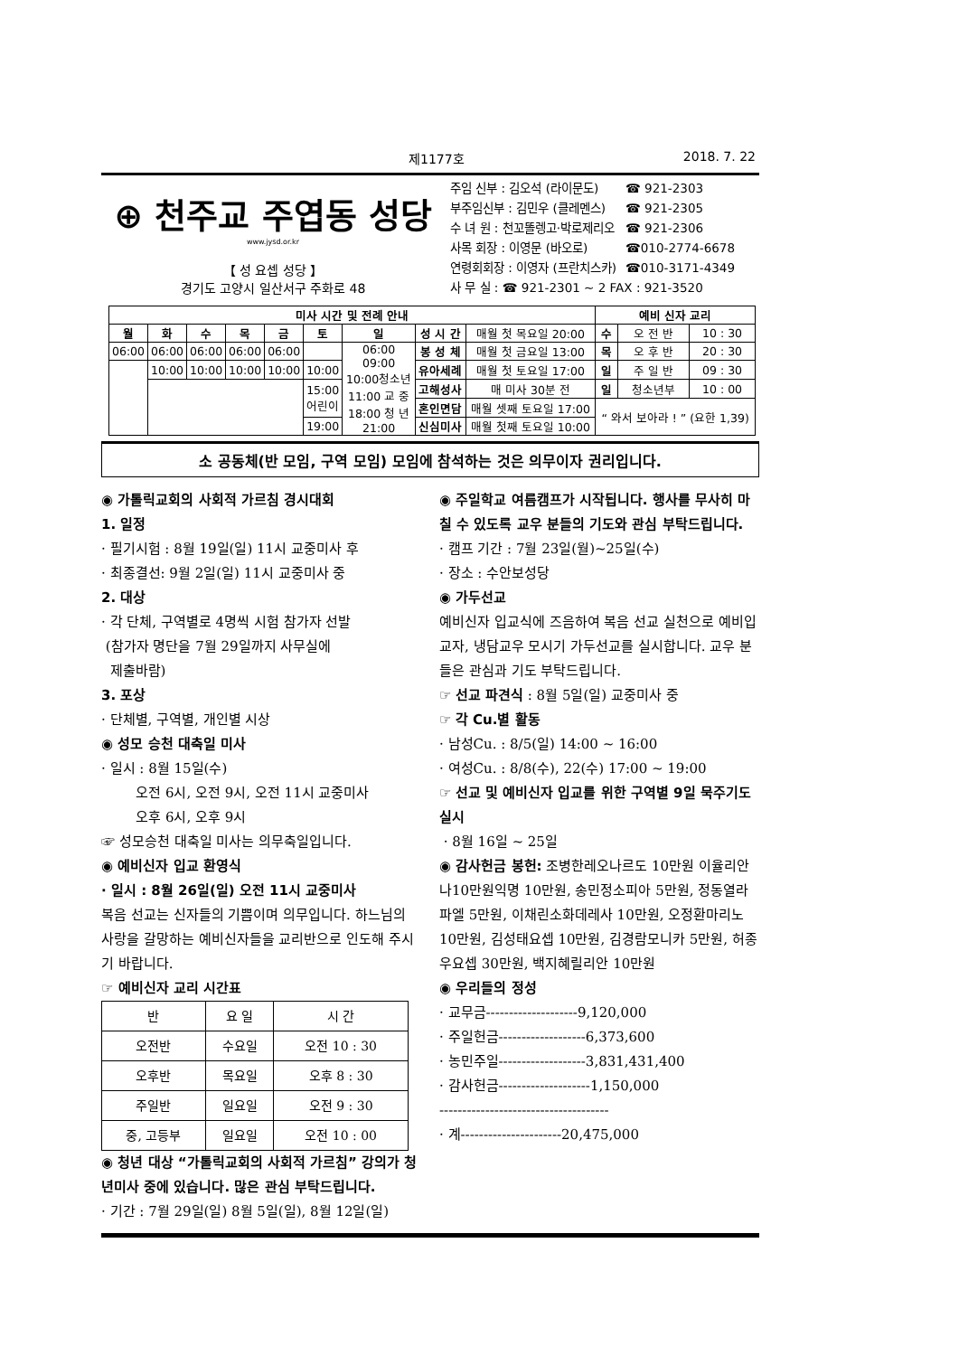제1177호 2018. 7. 22
⊕ 천주교 주엽동 성당
www.jysd.or.kr
【 성 요셉 성당 】
경기도 고양시 일산서구 주화로 48
| 주임 신부 : 김오석 (라이문도) | ☎ 921-2303 |
| 부주임신부 : 김민우 (클레멘스) | ☎ 921-2305 |
| 수 녀 원 : 천꼬똘렝고·박로제리오 | ☎ 921-2306 |
| 사목 회장 : 이영문 (바오로) | ☎010-2774-6678 |
| 연령회회장 : 이영자 (프란치스카) | ☎010-3171-4349 |
| 사 무 실 : ☎ 921-2301 ~ 2 FAX : 921-3520 | |
| 미사 시간 및 전례 안내 | | | | | | | | | 예비 신자 교리 | | |
| --- | --- | --- | --- | --- | --- | --- | --- | --- | --- | --- | --- |
| 월 | 화 | 수 | 목 | 금 | 토 | 일 | 성 시 간 | 매월 첫 목요일 20:00 | 수 | 오 전 반 | 10 : 30 |
| 06:00 | 06:00 | 06:00 | 06:00 | 06:00 | | 06:00 09:00 10:00청소년 11:00 교 중 18:00 청 년 21:00 | 봉 성 체 | 매월 첫 금요일 13:00 | 목 | 오 후 반 | 20 : 30 |
| | 10:00 | 10:00 | 10:00 | 10:00 | 10:00 | | 유아세례 | 매월 첫 토요일 17:00 | 일 | 주 일 반 | 09 : 30 |
| | | | | | 15:00 어린이 | | 고해성사 | 매 미사 30분 전 | 일 | 청소년부 | 10 : 00 |
| | | | | | | | 혼인면담 | 매월 셋째 토요일 17:00 | “ 와서 보아라 ! ” (요한 1,39) | | |
| | | | | | 19:00 | | 신심미사 | 매월 첫째 토요일 10:00 | | | |
소 공동체(반 모임, 구역 모임) 모임에 참석하는 것은 의무이자 권리입니다.
◉ 가톨릭교회의 사회적 가르침 경시대회
1. 일정
· 필기시험 : 8월 19일(일) 11시 교중미사 후
· 최종결선: 9월 2일(일) 11시 교중미사 중
2. 대상
· 각 단체, 구역별로 4명씩 시험 참가자 선발
(참가자 명단을 7월 29일까지 사무실에
제출바람)
3. 포상
· 단체별, 구역별, 개인별 시상
◉ 성모 승천 대축일 미사
· 일시 : 8월 15일(수)
오전 6시, 오전 9시, 오전 11시 교중미사
오후 6시, 오후 9시
☞ 성모승천 대축일 미사는 의무축일입니다.
◉ 예비신자 입교 환영식
· 일시 : 8월 26일(일) 오전 11시 교중미사
복음 선교는 신자들의 기쁨이며 의무입니다. 하느님의 사랑을 갈망하는 예비신자들을 교리반으로 인도해 주시기 바랍니다.
☞ 예비신자 교리 시간표
| 반 | 요 일 | 시 간 |
| --- | --- | --- |
| 오전반 | 수요일 | 오전 10 : 30 |
| 오후반 | 목요일 | 오후 8 : 30 |
| 주일반 | 일요일 | 오전 9 : 30 |
| 중, 고등부 | 일요일 | 오전 10 : 00 |
◉ 청년 대상 “가톨릭교회의 사회적 가르침” 강의가 청년미사 중에 있습니다. 많은 관심 부탁드립니다.
· 기간 : 7월 29일(일) 8월 5일(일), 8월 12일(일)
◉ 주일학교 여름캠프가 시작됩니다. 행사를 무사히 마칠 수 있도록 교우 분들의 기도와 관심 부탁드립니다.
· 캠프 기간 : 7월 23일(월)~25일(수)
· 장소 : 수안보성당
◉ 가두선교
예비신자 입교식에 즈음하여 복음 선교 실천으로 예비입교자, 냉담교우 모시기 가두선교를 실시합니다. 교우 분들은 관심과 기도 부탁드립니다.
☞ 선교 파견식 : 8월 5일(일) 교중미사 중
☞ 각 Cu.별 활동
· 남성Cu. : 8/5(일) 14:00 ~ 16:00
· 여성Cu. : 8/8(수), 22(수) 17:00 ~ 19:00
☞ 선교 및 예비신자 입교를 위한 구역별 9일 묵주기도 실시
· 8월 16일 ~ 25일
◉ 감사헌금 봉헌: 조병한레오나르도 10만원 이율리안나10만원익명 10만원, 송민정소피아 5만원, 정동열라파엘 5만원, 이채린소화데레사 10만원, 오정환마리노 10만원, 김성태요셉 10만원, 김경람모니카 5만원, 허종우요셉 30만원, 백지혜릴리안 10만원
◉ 우리들의 정성
· 교무금--------------------9,120,000
· 주일헌금-------------------6,373,600
· 농민주일-------------------3,831,431,400
· 감사헌금--------------------1,150,000
-------------------------------------
· 계----------------------20,475,000